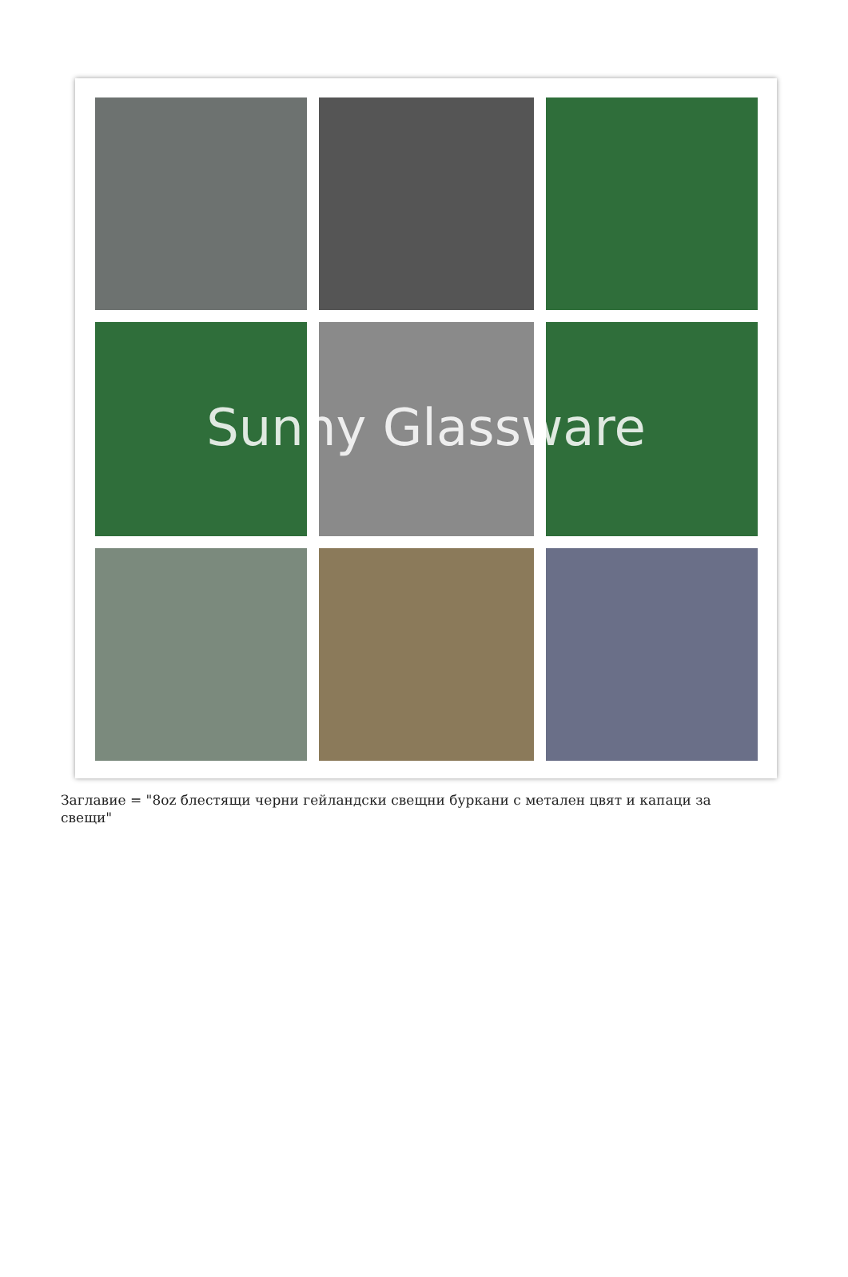Sunny Glassware
Заглавие = "8oz блестящи черни гейландски свещни буркани с метален цвят и капаци за свещи"